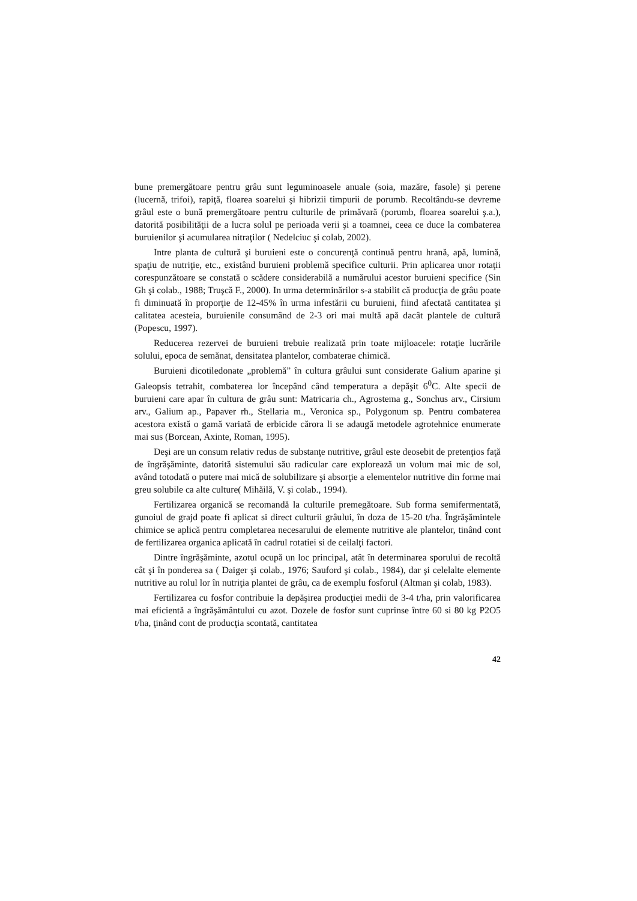bune premergătoare pentru grâu sunt leguminoasele anuale (soia, mazăre, fasole) şi perene (lucernă, trifoi), rapiţă, floarea soarelui şi hibrizii timpurii de porumb. Recoltându-se devreme grâul este o bună premergătoare pentru culturile de primăvară (porumb, floarea soarelui ş.a.), datorită posibilităţii de a lucra solul pe perioada verii şi a toamnei, ceea ce duce la combaterea buruienilor şi acumularea nitraţilor ( Nedelciuc şi colab, 2002).
Intre planta de cultură şi buruieni este o concurenţă continuă pentru hrană, apă, lumină, spaţiu de nutriţie, etc., existând buruieni problemă specifice culturii. Prin aplicarea unor rotaţii corespunzătoare se constată o scădere considerabilă a numărului acestor buruieni specifice (Sin Gh şi colab., 1988; Truşcă F., 2000). In urma determinărilor s-a stabilit că producţia de grâu poate fi diminuată în proporţie de 12-45% în urma infestării cu buruieni, fiind afectată cantitatea şi calitatea acesteia, buruienile consumând de 2-3 ori mai multă apă dacât plantele de cultură (Popescu, 1997).
Reducerea rezervei de buruieni trebuie realizată prin toate mijloacele: rotaţie lucrările solului, epoca de semănat, densitatea plantelor, combaterae chimică.
Buruieni dicotiledonate „problemă” în cultura grâului sunt considerate Galium aparine şi Galeopsis tetrahit, combaterea lor începând când temperatura a depăşit 6<sup>0</sup>C. Alte specii de buruieni care apar în cultura de grâu sunt: Matricaria ch., Agrostema g., Sonchus arv., Cirsium arv., Galium ap., Papaver rh., Stellaria m., Veronica sp., Polygonum sp. Pentru combaterea acestora există o gamă variată de erbicide cărora li se adaugă metodele agrotehnice enumerate mai sus (Borcean, Axinte, Roman, 1995).
Deşi are un consum relativ redus de substanţe nutritive, grâul este deosebit de pretenţios faţă de îngrăşăminte, datorită sistemului său radicular care explorează un volum mai mic de sol, având totodată o putere mai mică de solubilizare şi absorţie a elementelor nutritive din forme mai greu solubile ca alte culture( Mihăilă, V. şi colab., 1994).
Fertilizarea organică se recomandă la culturile premegătoare. Sub forma semifermentată, gunoiul de grajd poate fi aplicat si direct culturii grâului, în doza de 15-20 t/ha. Îngrăşămintele chimice se aplică pentru completarea necesarului de elemente nutritive ale plantelor, tinând cont de fertilizarea organica aplicată în cadrul rotatiei si de ceilalţi factori.
Dintre îngrăşăminte, azotul ocupă un loc principal, atât în determinarea sporului de recoltă cât şi în ponderea sa ( Daiger şi colab., 1976; Sauford şi colab., 1984), dar şi celelalte elemente nutritive au rolul lor în nutriţia plantei de grâu, ca de exemplu fosforul (Altman şi colab, 1983).
Fertilizarea cu fosfor contribuie la depăşirea producţiei medii de 3-4 t/ha, prin valorificarea mai eficientă a îngrăşământului cu azot. Dozele de fosfor sunt cuprinse între 60 si 80 kg P2O5 t/ha, ţinând cont de producţia scontată, cantitatea
42